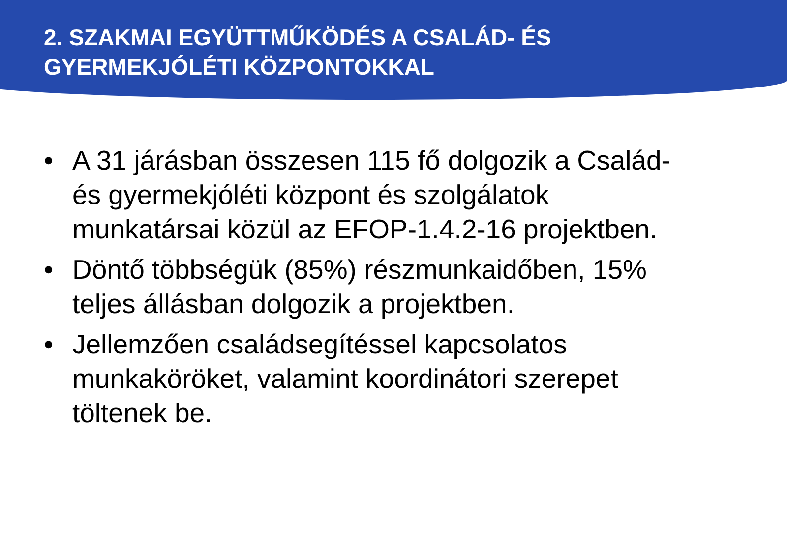2. SZAKMAI EGYÜTTMŰKÖDÉS A CSALÁD- ÉS GYERMEKJÓLÉTI KÖZPONTOKKAL
• A 31 járásban összesen 115 fő dolgozik a Család- és gyermekjóléti központ és szolgálatok munkatársai közül az EFOP-1.4.2-16 projektben.
• Döntő többségük (85%) részmunkaidőben, 15% teljes állásban dolgozik a projektben.
• Jellemzően családsegítéssel kapcsolatos munkaköröket, valamint koordinátori szerepet töltenek be.